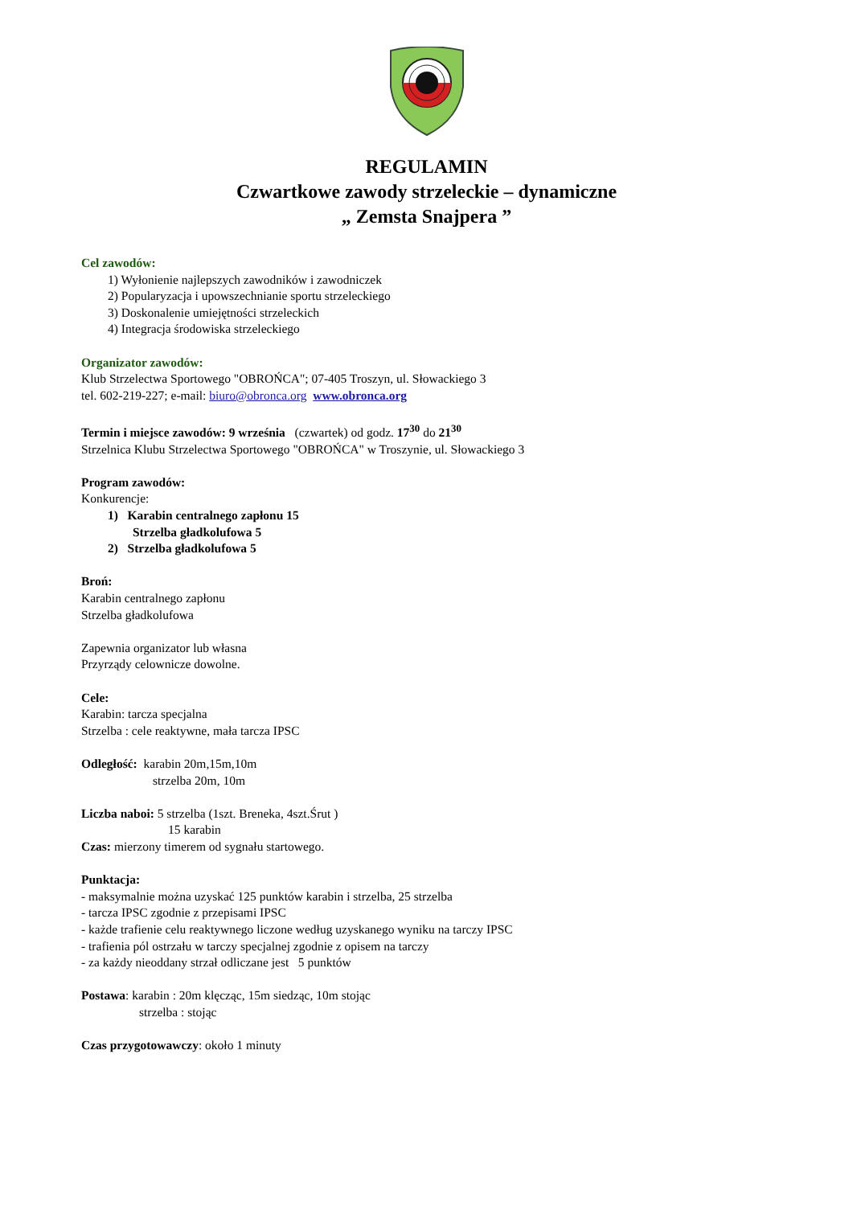REGULAMIN
Czwartkowe zawody strzeleckie – dynamiczne
„ Zemsta Snajpera ”
Cel zawodów:
1) Wyłonienie najlepszych zawodników i zawodniczek
2) Popularyzacja i upowszechnianie sportu strzeleckiego
3) Doskonalenie umiejętności strzeleckich
4) Integracja środowiska strzeleckiego
Organizator zawodów:
Klub Strzelectwa Sportowego "OBROŃCA"; 07-405 Troszyn, ul. Słowackiego 3
tel. 602-219-227; e-mail: biuro@obronca.org www.obronca.org
Termin i miejsce zawodów: 9 września (czwartek) od godz. 17<sup>30</sup> do 21<sup>30</sup>
Strzelnica Klubu Strzelectwa Sportowego "OBROŃCA" w Troszynie, ul. Słowackiego 3
Program zawodów:
Konkurencje:
1) Karabin centralnego zapłonu 15
Strzelba gładkolufowa 5
2) Strzelba gładkolufowa 5
Broń:
Karabin centralnego zapłonu
Strzelba gładkolufowa
Zapewnia organizator lub własna
Przyrządy celownicze dowolne.
Cele:
Karabin: tarcza specjalna
Strzelba : cele reaktywne, mała tarcza IPSC
Odległość: karabin 20m,15m,10m
strzelba 20m, 10m
Liczba naboi: 5 strzelba (1szt. Breneka, 4szt.Śrut )
15 karabin
Czas: mierzony timerem od sygnału startowego.
Punktacja:
- maksymalnie można uzyskać 125 punktów karabin i strzelba, 25 strzelba
- tarcza IPSC zgodnie z przepisami IPSC
- każde trafienie celu reaktywnego liczone według uzyskanego wyniku na tarczy IPSC
- trafienia pól ostrzału w tarczy specjalnej zgodnie z opisem na tarczy
- za każdy nieoddany strzał odliczane jest 5 punktów
Postawa: karabin : 20m klęcząc, 15m siedząc, 10m stojąc
strzelba : stojąc
Czas przygotowawczy: około 1 minuty